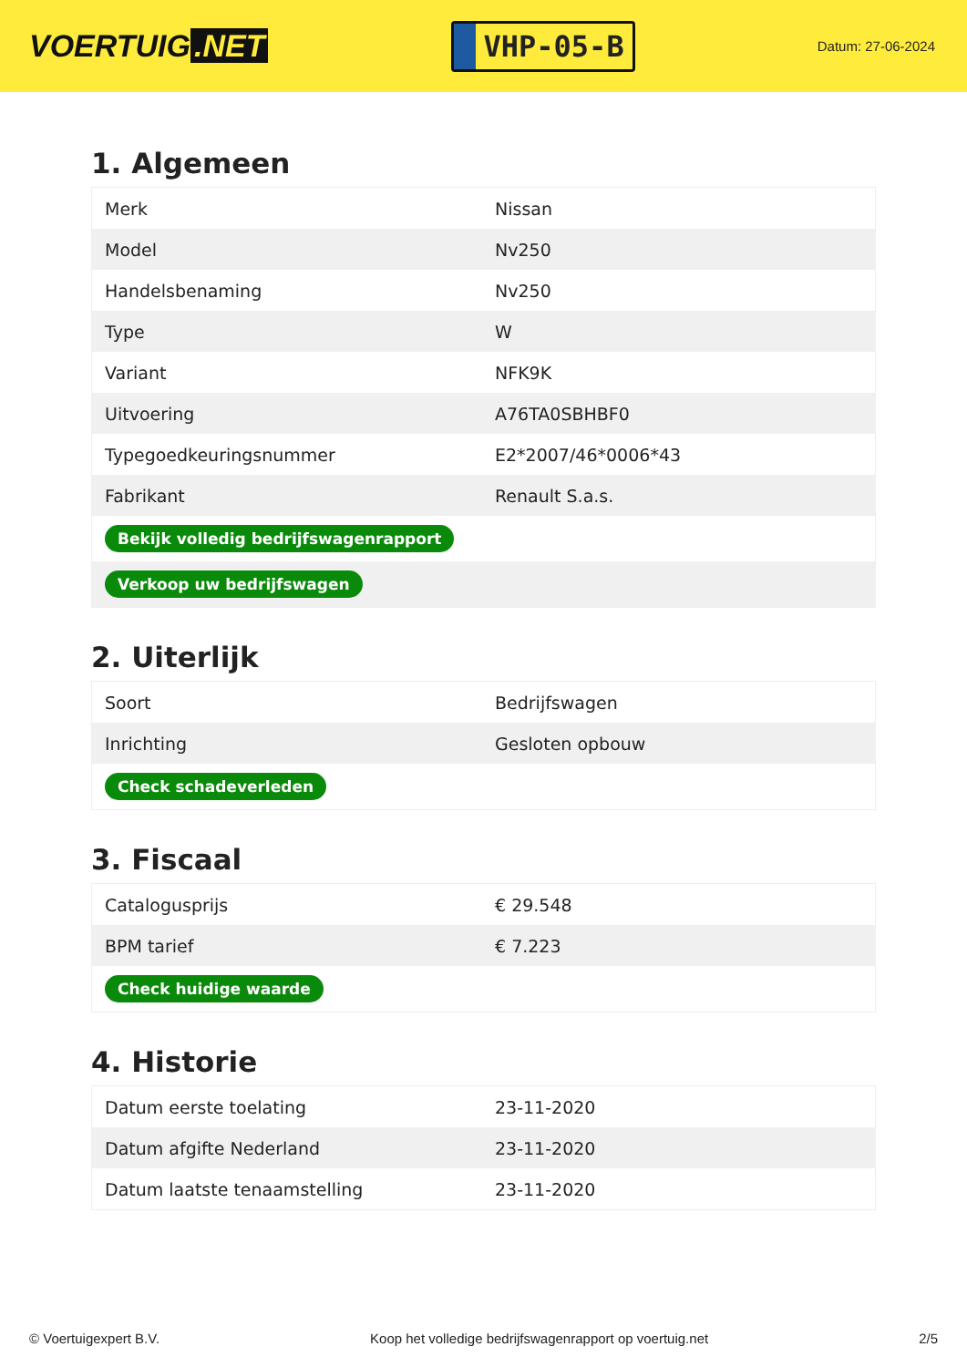VOERTUIG.NET
VHP-05-B
Datum: 27-06-2024
1. Algemeen
| Merk | Nissan |
| Model | Nv250 |
| Handelsbenaming | Nv250 |
| Type | W |
| Variant | NFK9K |
| Uitvoering | A76TA0SBHBF0 |
| Typegoedkeuringsnummer | E2*2007/46*0006*43 |
| Fabrikant | Renault S.a.s. |
| Bekijk volledig bedrijfswagenrapport | |
| Verkoop uw bedrijfswagen | |
2. Uiterlijk
| Soort | Bedrijfswagen |
| Inrichting | Gesloten opbouw |
| Check schadeverleden | |
3. Fiscaal
| Catalogusprijs | € 29.548 |
| BPM tarief | € 7.223 |
| Check huidige waarde | |
4. Historie
| Datum eerste toelating | 23-11-2020 |
| Datum afgifte Nederland | 23-11-2020 |
| Datum laatste tenaamstelling | 23-11-2020 |
© Voertuigexpert B.V. Koop het volledige bedrijfswagenrapport op voertuig.net 2/5